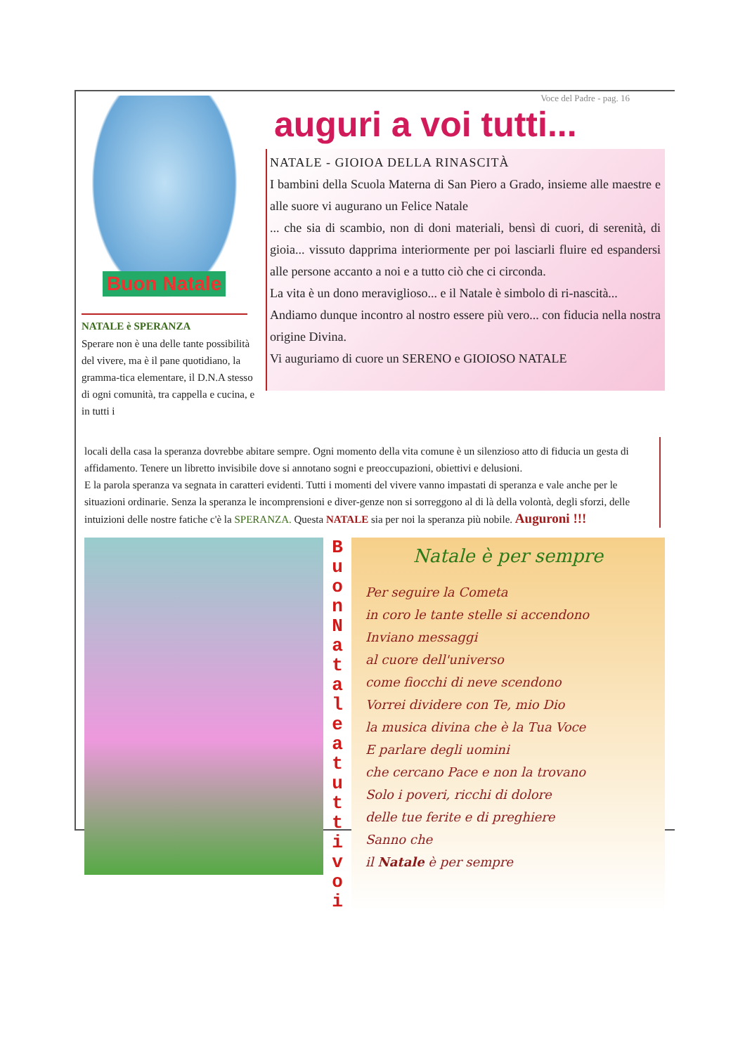Buon Natale
NATALE è SPERANZA
Sperare non è una delle tante possibilità del vivere, ma è il pane quotidiano, la gramma-tica elementare, il D.N.A stesso di ogni comunità, tra cappella e cucina, e in tutti i
Voce del Padre - pag. 16
auguri a voi tutti...
NATALE - GIOIOA DELLA RINASCITÀ
I bambini della Scuola Materna di San Piero a Grado, insieme alle maestre e alle suore vi augurano un Felice Natale
... che sia di scambio, non di doni materiali, bensì di cuori, di serenità, di gioia... vissuto dapprima interiormente per poi lasciarli fluire ed espandersi alle persone accanto a noi e a tutto ciò che ci circonda.
La vita è un dono meraviglioso... e il Natale è simbolo di ri-nascità...
Andiamo dunque incontro al nostro essere più vero... con fiducia nella nostra origine Divina.
Vi auguriamo di cuore un SERENO e GIOIOSO NATALE
locali della casa la speranza dovrebbe abitare sempre. Ogni momento della vita comune è un silenzioso atto di fiducia un gesta di affidamento. Tenere un libretto invisibile dove si annotano sogni e preoccupazioni, obiettivi e delusioni.
E la parola speranza va segnata in caratteri evidenti. Tutti i momenti del vivere vanno impastati di speranza e vale anche per le situazioni ordinarie. Senza la speranza le incomprensioni e diver-genze non si sorreggono al di là della volontà, degli sforzi, delle intuizioni delle nostre fatiche c'è la SPERANZA. Questa NATALE sia per noi la speranza più nobile. Auguroni !!!
B u o n
N a t a l e
a
t u t t i
v o i
Natale è per sempre
Per seguire la Cometa
in coro le tante stelle si accendono
Inviano messaggi
al cuore dell'universo
come fiocchi di neve scendono
Vorrei dividere con Te, mio Dio
la musica divina che è la Tua Voce
E parlare degli uomini
che cercano Pace e non la trovano
Solo i poveri, ricchi di dolore
delle tue ferite e di preghiere
Sanno che
il Natale è per sempre